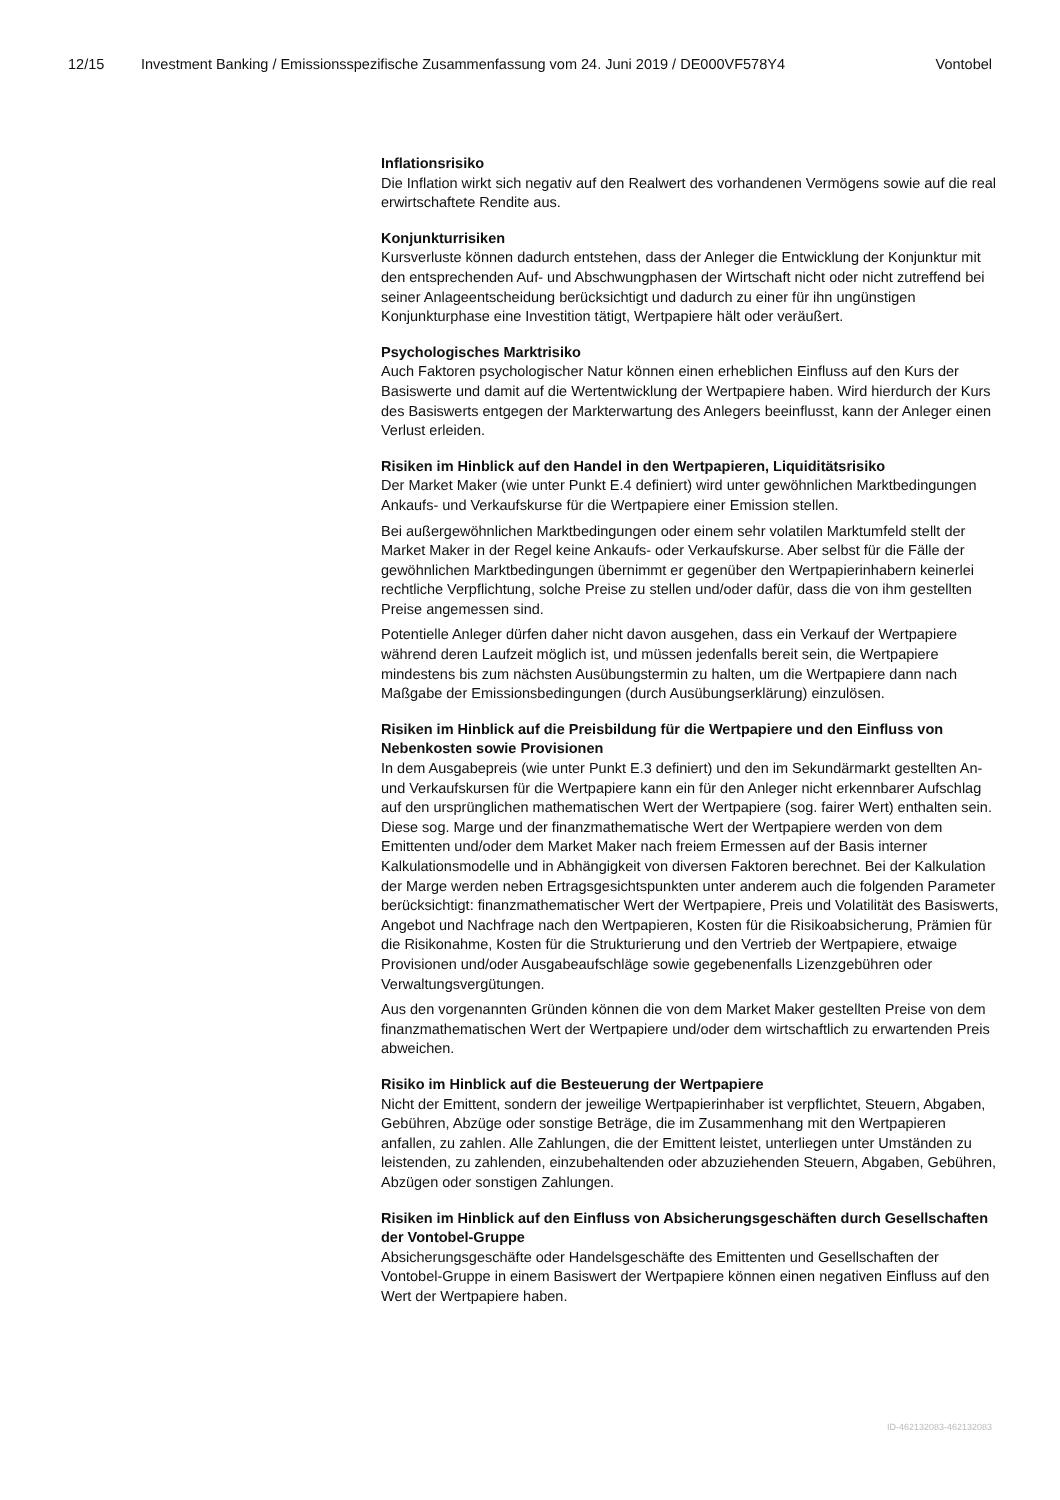12/15 Investment Banking / Emissionsspezifische Zusammenfassung vom 24. Juni 2019 / DE000VF578Y4 Vontobel
Inflationsrisiko
Die Inflation wirkt sich negativ auf den Realwert des vorhandenen Vermögens sowie auf die real erwirtschaftete Rendite aus.
Konjunkturrisiken
Kursverluste können dadurch entstehen, dass der Anleger die Entwicklung der Konjunktur mit den entsprechenden Auf- und Abschwungphasen der Wirtschaft nicht oder nicht zutreffend bei seiner Anlageentscheidung berücksichtigt und dadurch zu einer für ihn ungünstigen Konjunkturphase eine Investition tätigt, Wertpapiere hält oder veräußert.
Psychologisches Marktrisiko
Auch Faktoren psychologischer Natur können einen erheblichen Einfluss auf den Kurs der Basiswerte und damit auf die Wertentwicklung der Wertpapiere haben. Wird hierdurch der Kurs des Basiswerts entgegen der Markterwartung des Anlegers beeinflusst, kann der Anleger einen Verlust erleiden.
Risiken im Hinblick auf den Handel in den Wertpapieren, Liquiditätsrisiko
Der Market Maker (wie unter Punkt E.4 definiert) wird unter gewöhnlichen Marktbedingungen Ankaufs- und Verkaufskurse für die Wertpapiere einer Emission stellen.
Bei außergewöhnlichen Marktbedingungen oder einem sehr volatilen Marktumfeld stellt der Market Maker in der Regel keine Ankaufs- oder Verkaufskurse. Aber selbst für die Fälle der gewöhnlichen Marktbedingungen übernimmt er gegenüber den Wertpapierinhabern keinerlei rechtliche Verpflichtung, solche Preise zu stellen und/oder dafür, dass die von ihm gestellten Preise angemessen sind.
Potentielle Anleger dürfen daher nicht davon ausgehen, dass ein Verkauf der Wertpapiere während deren Laufzeit möglich ist, und müssen jedenfalls bereit sein, die Wertpapiere mindestens bis zum nächsten Ausübungstermin zu halten, um die Wertpapiere dann nach Maßgabe der Emissionsbedingungen (durch Ausübungserklärung) einzulösen.
Risiken im Hinblick auf die Preisbildung für die Wertpapiere und den Einfluss von Nebenkosten sowie Provisionen
In dem Ausgabepreis (wie unter Punkt E.3 definiert) und den im Sekundärmarkt gestellten An- und Verkaufskursen für die Wertpapiere kann ein für den Anleger nicht erkennbarer Aufschlag auf den ursprünglichen mathematischen Wert der Wertpapiere (sog. fairer Wert) enthalten sein. Diese sog. Marge und der finanzmathematische Wert der Wertpapiere werden von dem Emittenten und/oder dem Market Maker nach freiem Ermessen auf der Basis interner Kalkulationsmodelle und in Abhängigkeit von diversen Faktoren berechnet. Bei der Kalkulation der Marge werden neben Ertragsgesichtspunkten unter anderem auch die folgenden Parameter berücksichtigt: finanzmathematischer Wert der Wertpapiere, Preis und Volatilität des Basiswerts, Angebot und Nachfrage nach den Wertpapieren, Kosten für die Risikoabsicherung, Prämien für die Risikonahme, Kosten für die Strukturierung und den Vertrieb der Wertpapiere, etwaige Provisionen und/oder Ausgabeaufschläge sowie gegebenenfalls Lizenzgebühren oder Verwaltungsvergütungen.
Aus den vorgenannten Gründen können die von dem Market Maker gestellten Preise von dem finanzmathematischen Wert der Wertpapiere und/oder dem wirtschaftlich zu erwartenden Preis abweichen.
Risiko im Hinblick auf die Besteuerung der Wertpapiere
Nicht der Emittent, sondern der jeweilige Wertpapierinhaber ist verpflichtet, Steuern, Abgaben, Gebühren, Abzüge oder sonstige Beträge, die im Zusammenhang mit den Wertpapieren anfallen, zu zahlen. Alle Zahlungen, die der Emittent leistet, unterliegen unter Umständen zu leistenden, zu zahlenden, einzubehaltenden oder abzuziehenden Steuern, Abgaben, Gebühren, Abzügen oder sonstigen Zahlungen.
Risiken im Hinblick auf den Einfluss von Absicherungsgeschäften durch Gesellschaften der Vontobel-Gruppe
Absicherungsgeschäfte oder Handelsgeschäfte des Emittenten und Gesellschaften der Vontobel-Gruppe in einem Basiswert der Wertpapiere können einen negativen Einfluss auf den Wert der Wertpapiere haben.
ID-462132083-462132083